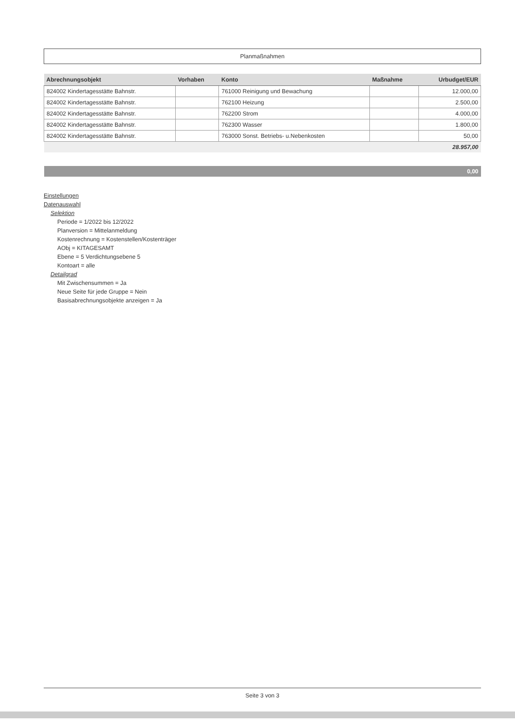Planmaßnahmen
| Abrechnungsobjekt | Vorhaben | Konto | Maßnahme | Urbudget/EUR |
| --- | --- | --- | --- | --- |
| 824002 Kindertagesstätte Bahnstr. | | 761000 Reinigung und Bewachung | | 12.000,00 |
| 824002 Kindertagesstätte Bahnstr. | | 762100 Heizung | | 2.500,00 |
| 824002 Kindertagesstätte Bahnstr. | | 762200 Strom | | 4.000,00 |
| 824002 Kindertagesstätte Bahnstr. | | 762300 Wasser | | 1.800,00 |
| 824002 Kindertagesstätte Bahnstr. | | 763000 Sonst. Betriebs- u.Nebenkosten | | 50,00 |
| | | | | 28.957,00 |
| | | | | 0,00 |
Einstellungen
Datenauswahl
Selektion
Periode = 1/2022 bis 12/2022
Planversion = Mittelanmeldung
Kostenrechnung = Kostenstellen/Kostenträger
AObj = KITAGESAMT
Ebene = 5 Verdichtungsebene 5
Kontoart = alle
Detailgrad
Mit Zwischensummen = Ja
Neue Seite für jede Gruppe = Nein
Basisabrechnungsobjekte anzeigen = Ja
Seite 3 von 3